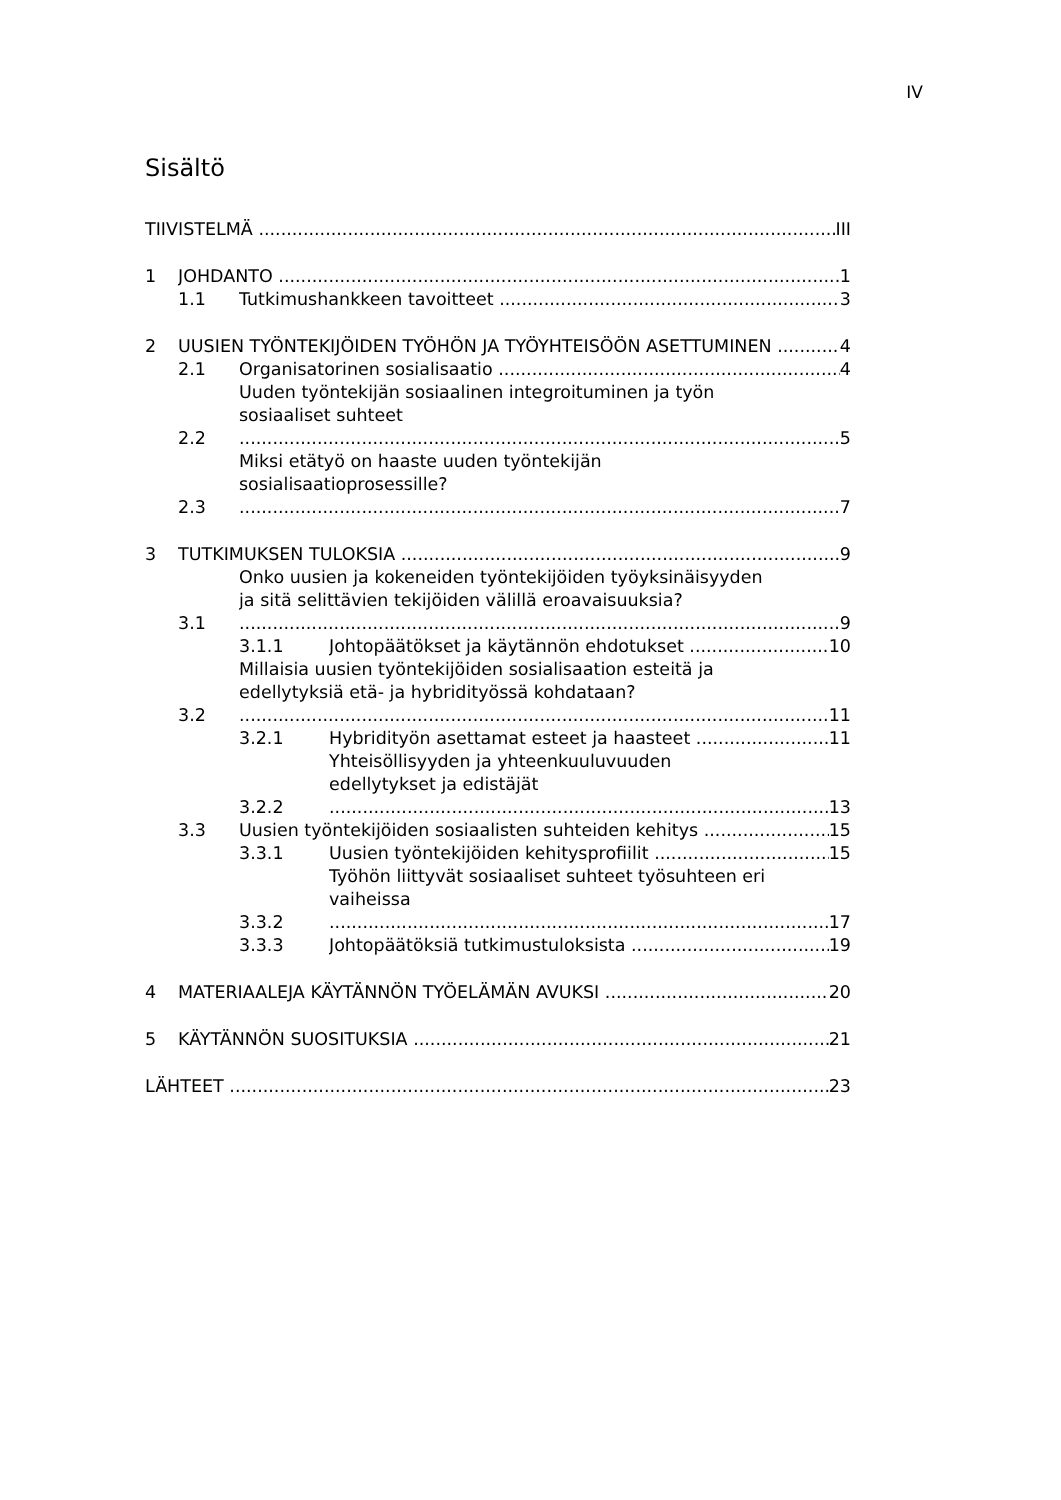IV
Sisältö
TIIVISTELMÄ III
1 JOHDANTO 1
1.1 Tutkimushankkeen tavoitteet 3
2 UUSIEN TYÖNTEKIJÖIDEN TYÖHÖN JA TYÖYHTEISÖÖN ASETTUMINEN 4
2.1 Organisatorinen sosialisaatio 4
2.2 Uuden työntekijän sosiaalinen integroituminen ja työn
sosiaaliset suhteet 5
2.3 Miksi etätyö on haaste uuden työntekijän
sosialisaatioprosessille? 7
3 TUTKIMUKSEN TULOKSIA 9
3.1 Onko uusien ja kokeneiden työntekijöiden työyksinäisyyden
ja sitä selittävien tekijöiden välillä eroavaisuuksia? 9
3.1.1 Johtopäätökset ja käytännön ehdotukset 10
3.2 Millaisia uusien työntekijöiden sosialisaation esteitä ja
edellytyksiä etä- ja hybridityössä kohdataan? 11
3.2.1 Hybridityön asettamat esteet ja haasteet 11
3.2.2 Yhteisöllisyyden ja yhteenkuuluvuuden
edellytykset ja edistäjät 13
3.3 Uusien työntekijöiden sosiaalisten suhteiden kehitys 15
3.3.1 Uusien työntekijöiden kehitysprofiilit 15
3.3.2 Työhön liittyvät sosiaaliset suhteet työsuhteen eri
vaiheissa 17
3.3.3 Johtopäätöksiä tutkimustuloksista 19
4 MATERIAALEJA KÄYTÄNNÖN TYÖELÄMÄN AVUKSI 20
5 KÄYTÄNNÖN SUOSITUKSIA 21
LÄHTEET 23